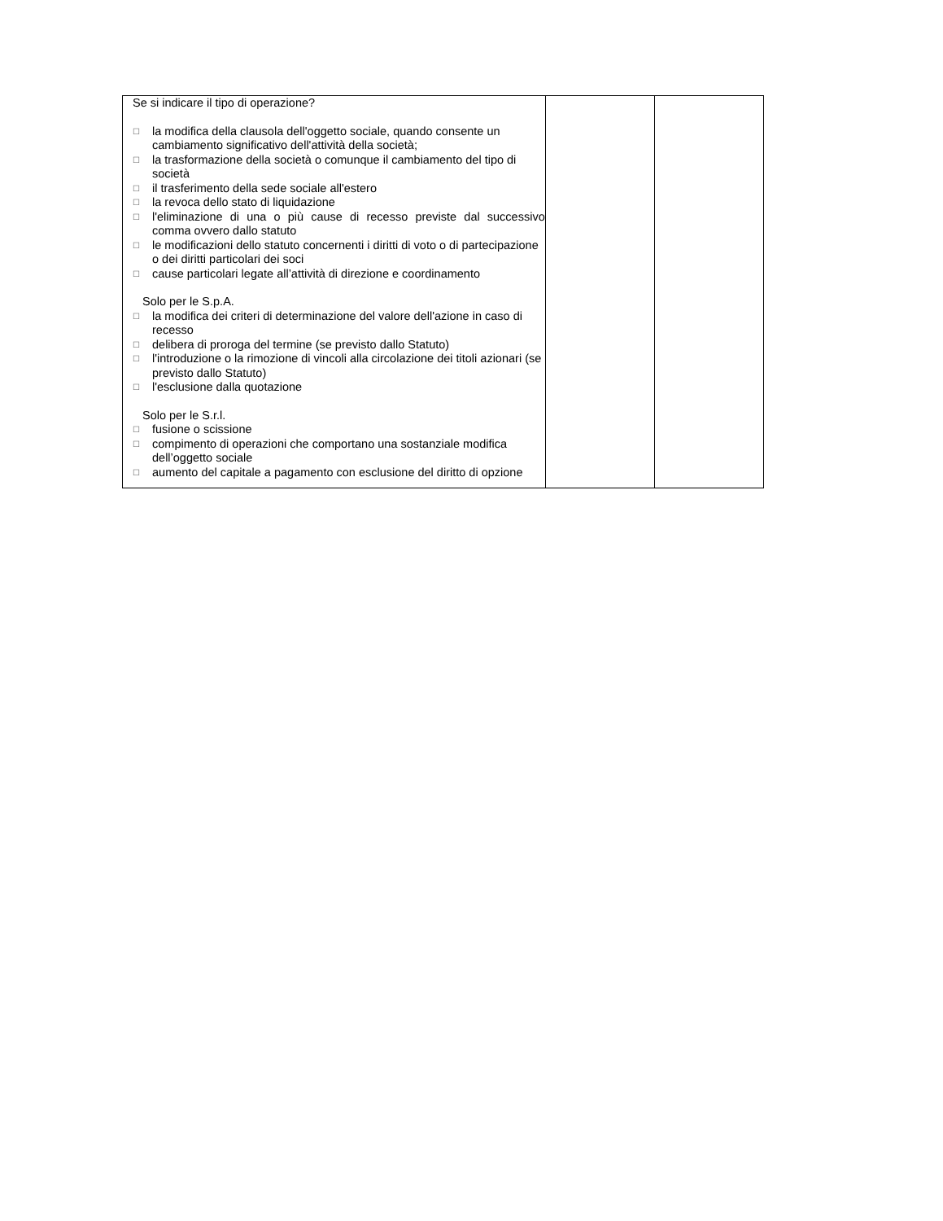| Se si indicare il tipo di operazione? ☐ la modifica della clausola dell'oggetto sociale, quando consente un cambiamento significativo dell'attività della società; ☐ la trasformazione della società o comunque il cambiamento del tipo di società ☐ il trasferimento della sede sociale all'estero ☐ la revoca dello stato di liquidazione ☐ l'eliminazione di una o più cause di recesso previste dal successivo comma ovvero dallo statuto ☐ le modificazioni dello statuto concernenti i diritti di voto o di partecipazione o dei diritti particolari dei soci ☐ cause particolari legate all’attività di direzione e coordinamento Solo per le S.p.A. ☐ la modifica dei criteri di determinazione del valore dell'azione in caso di recesso ☐ delibera di proroga del termine (se previsto dallo Statuto) ☐ l'introduzione o la rimozione di vincoli alla circolazione dei titoli azionari (se previsto dallo Statuto) ☐ l'esclusione dalla quotazione Solo per le S.r.l. ☐ fusione o scissione ☐ compimento di operazioni che comportano una sostanziale modifica dell’oggetto sociale ☐ aumento del capitale a pagamento con esclusione del diritto di opzione | | |